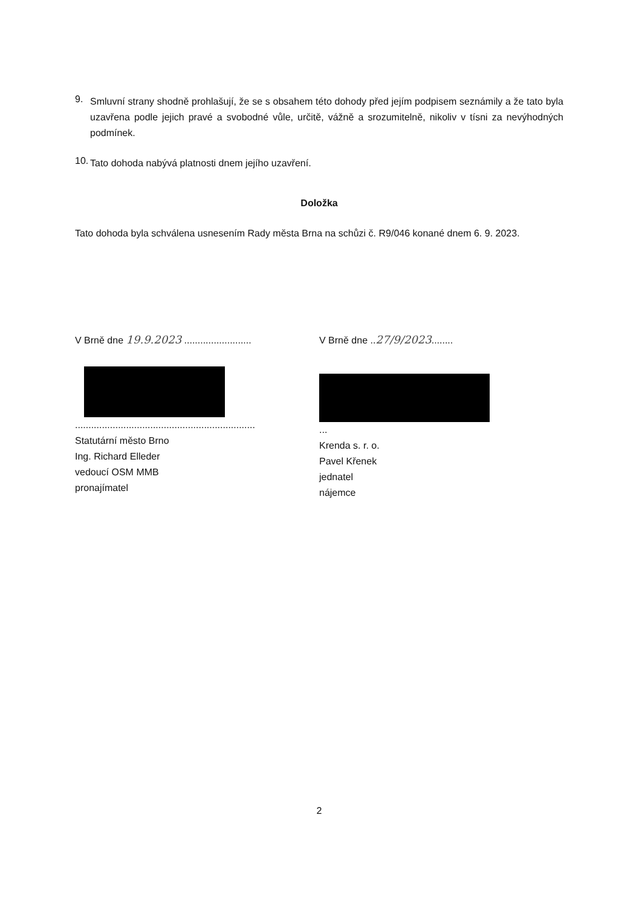9.
Smluvní strany shodně prohlašují, že se s obsahem této dohody před jejím podpisem seznámily a že tato byla uzavřena podle jejich pravé a svobodné vůle, určitě, vážně a srozumitelně, nikoliv v tísni za nevýhodných podmínek.
10.
Tato dohoda nabývá platnosti dnem jejího uzavření.
Doložka
Tato dohoda byla schválena usnesením Rady města Brna na schůzi č. R9/046 konané dnem 6. 9. 2023.
V Brně dne 19.9.2023 .........................
V Brně dne ..27/9/2023........
...................................................................
Statutární město Brno
Ing. Richard Elleder
vedoucí OSM MMB
pronajímatel
...
Krenda s. r. o.
Pavel Křenek
jednatel
nájemce
2